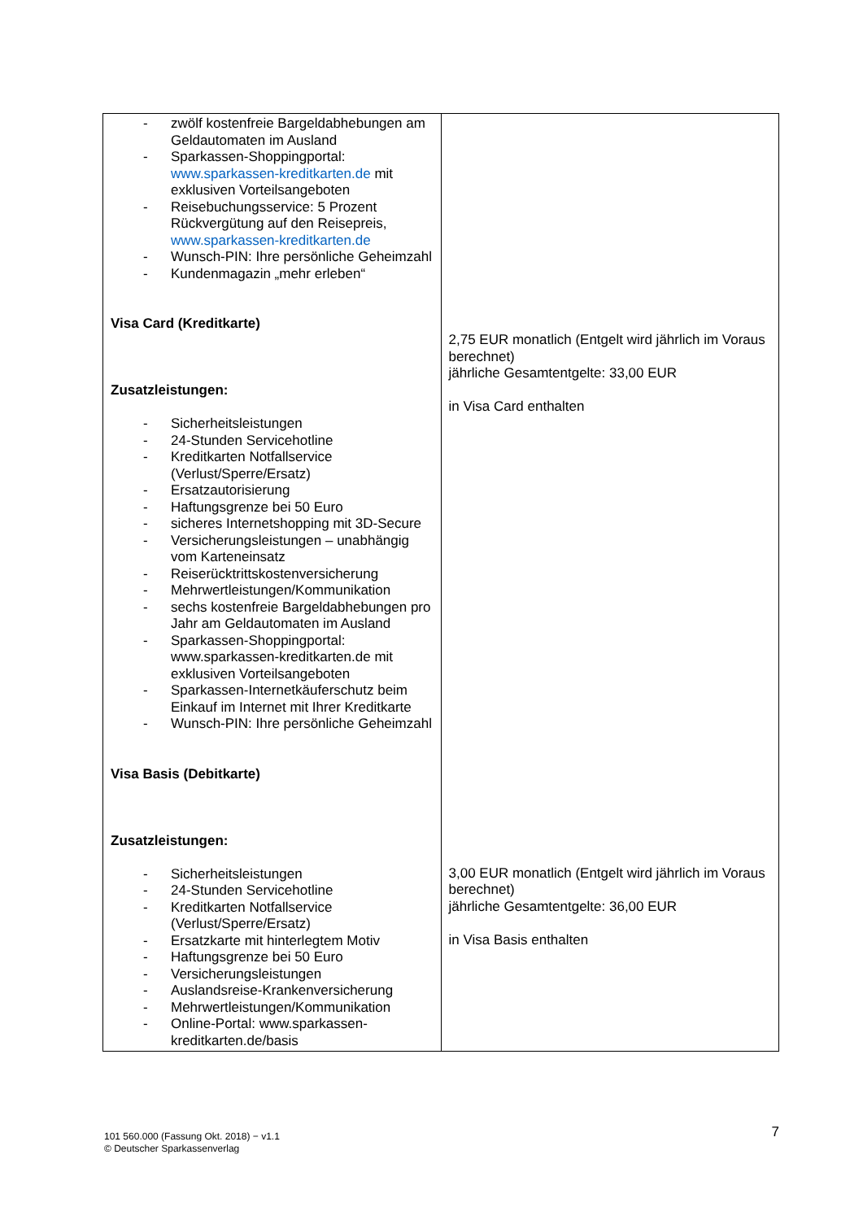| - zwölf kostenfreie Bargeldabhebungen am Geldautomaten im Ausland - Sparkassen-Shoppingportal: www.sparkassen-kreditkarten.de mit exklusiven Vorteilsangeboten - Reisebuchungsservice: 5 Prozent Rückvergütung auf den Reisepreis, www.sparkassen-kreditkarten.de - Wunsch-PIN: Ihre persönliche Geheimzahl - Kundenmagazin „mehr erleben“ Visa Card (Kreditkarte) Zusatzleistungen: - Sicherheitsleistungen - 24-Stunden Servicehotline - Kreditkarten Notfallservice (Verlust/Sperre/Ersatz) - Ersatzautorisierung - Haftungsgrenze bei 50 Euro - sicheres Internetshopping mit 3D-Secure - Versicherungsleistungen – unabhängig vom Karteneinsatz - Reiserücktrittskostenversicherung - Mehrwertleistungen/Kommunikation - sechs kostenfreie Bargeldabhebungen pro Jahr am Geldautomaten im Ausland - Sparkassen-Shoppingportal: www.sparkassen-kreditkarten.de mit exklusiven Vorteilsangeboten - Sparkassen-Internetkäuferschutz beim Einkauf im Internet mit Ihrer Kreditkarte - Wunsch-PIN: Ihre persönliche Geheimzahl Visa Basis (Debitkarte) Zusatzleistungen: - Sicherheitsleistungen - 24-Stunden Servicehotline - Kreditkarten Notfallservice (Verlust/Sperre/Ersatz) - Ersatzkarte mit hinterlegtem Motiv - Haftungsgrenze bei 50 Euro - Versicherungsleistungen - Auslandsreise-Krankenversicherung - Mehrwertleistungen/Kommunikation - Online-Portal: www.sparkassen-kreditkarten.de/basis | 2,75 EUR monatlich (Entgelt wird jährlich im Voraus berechnet) jährliche Gesamtentgelte: 33,00 EUR in Visa Card enthalten 3,00 EUR monatlich (Entgelt wird jährlich im Voraus berechnet) jährliche Gesamtentgelte: 36,00 EUR in Visa Basis enthalten |
101 560.000 (Fassung Okt. 2018) − v1.1
© Deutscher Sparkassenverlag
7